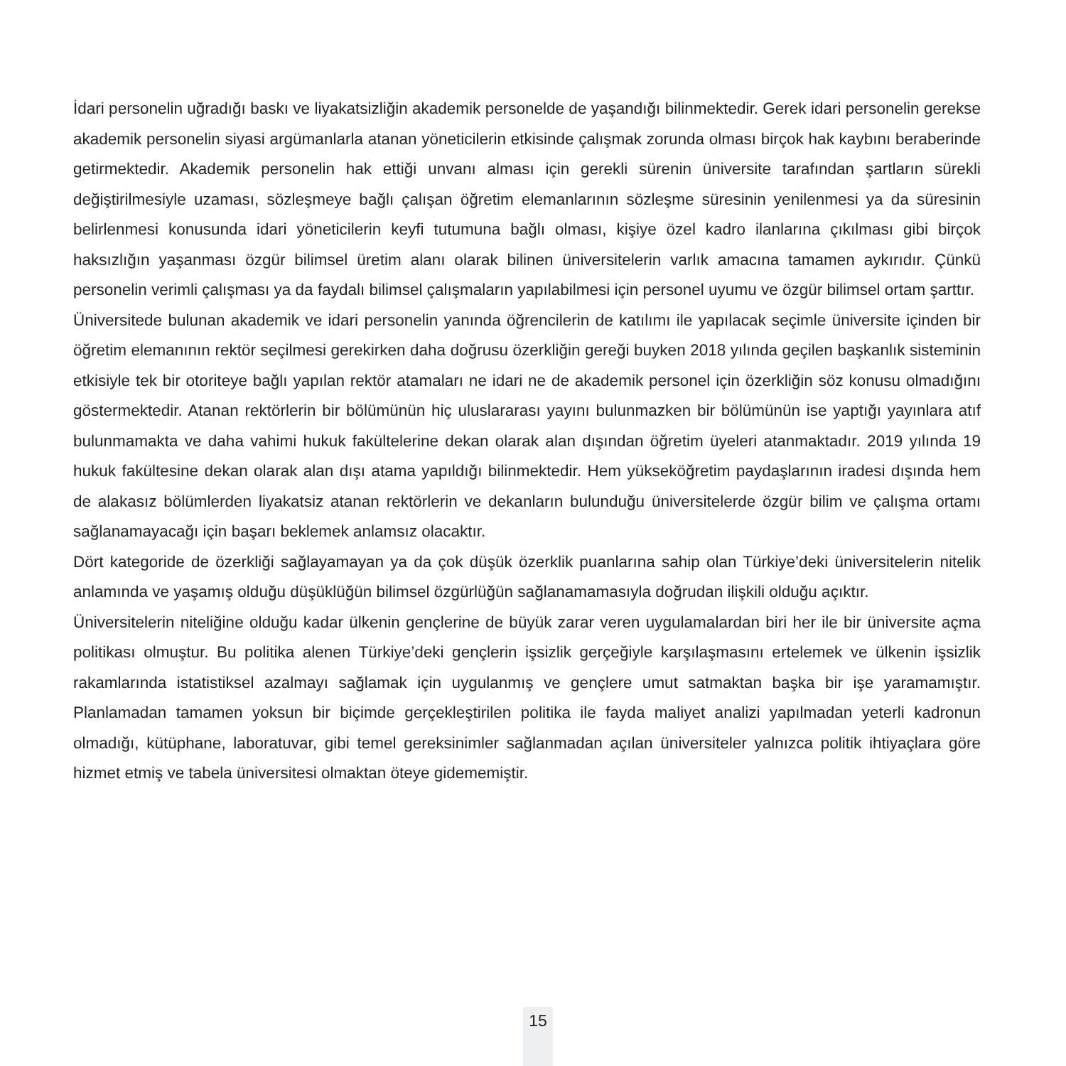İdari personelin uğradığı baskı ve liyakatsizliğin akademik personelde de yaşandığı bilinmektedir. Gerek idari personelin gerekse akademik personelin siyasi argümanlarla atanan yöneticilerin etkisinde çalışmak zorunda olması birçok hak kaybını beraberinde getirmektedir. Akademik personelin hak ettiği unvanı alması için gerekli sürenin üniversite tarafından şartların sürekli değiştirilmesiyle uzaması, sözleşmeye bağlı çalışan öğretim elemanlarının sözleşme süresinin yenilenmesi ya da süresinin belirlenmesi konusunda idari yöneticilerin keyfi tutumuna bağlı olması, kişiye özel kadro ilanlarına çıkılması gibi birçok haksızlığın yaşanması özgür bilimsel üretim alanı olarak bilinen üniversitelerin varlık amacına tamamen aykırıdır. Çünkü personelin verimli çalışması ya da faydalı bilimsel çalışmaların yapılabilmesi için personel uyumu ve özgür bilimsel ortam şarttır.
Üniversitede bulunan akademik ve idari personelin yanında öğrencilerin de katılımı ile yapılacak seçimle üniversite içinden bir öğretim elemanının rektör seçilmesi gerekirken daha doğrusu özerkliğin gereği buyken 2018 yılında geçilen başkanlık sisteminin etkisiyle tek bir otoriteye bağlı yapılan rektör atamaları ne idari ne de akademik personel için özerkliğin söz konusu olmadığını göstermektedir. Atanan rektörlerin bir bölümünün hiç uluslararası yayını bulunmazken bir bölümünün ise yaptığı yayınlara atıf bulunmamakta ve daha vahimi hukuk fakültelerine dekan olarak alan dışından öğretim üyeleri atanmaktadır. 2019 yılında 19 hukuk fakültesine dekan olarak alan dışı atama yapıldığı bilinmektedir. Hem yükseköğretim paydaşlarının iradesi dışında hem de alakasız bölümlerden liyakatsiz atanan rektörlerin ve dekanların bulunduğu üniversitelerde özgür bilim ve çalışma ortamı sağlanamayacağı için başarı beklemek anlamsız olacaktır.
Dört kategoride de özerkliği sağlayamayan ya da çok düşük özerklik puanlarına sahip olan Türkiye’deki üniversitelerin nitelik anlamında ve yaşamış olduğu düşüklüğün bilimsel özgürlüğün sağlanamamasıyla doğrudan ilişkili olduğu açıktır.
Üniversitelerin niteliğine olduğu kadar ülkenin gençlerine de büyük zarar veren uygulamalardan biri her ile bir üniversite açma politikası olmuştur. Bu politika alenen Türkiye’deki gençlerin işsizlik gerçeğiyle karşılaşmasını ertelemek ve ülkenin işsizlik rakamlarında istatistiksel azalmayı sağlamak için uygulanmış ve gençlere umut satmaktan başka bir işe yaramamıştır. Planlamadan tamamen yoksun bir biçimde gerçekleştirilen politika ile fayda maliyet analizi yapılmadan yeterli kadronun olmadığı, kütüphane, laboratuvar, gibi temel gereksinimler sağlanmadan açılan üniversiteler yalnızca politik ihtiyaçlara göre hizmet etmiş ve tabela üniversitesi olmaktan öteye gidememiştir.
15